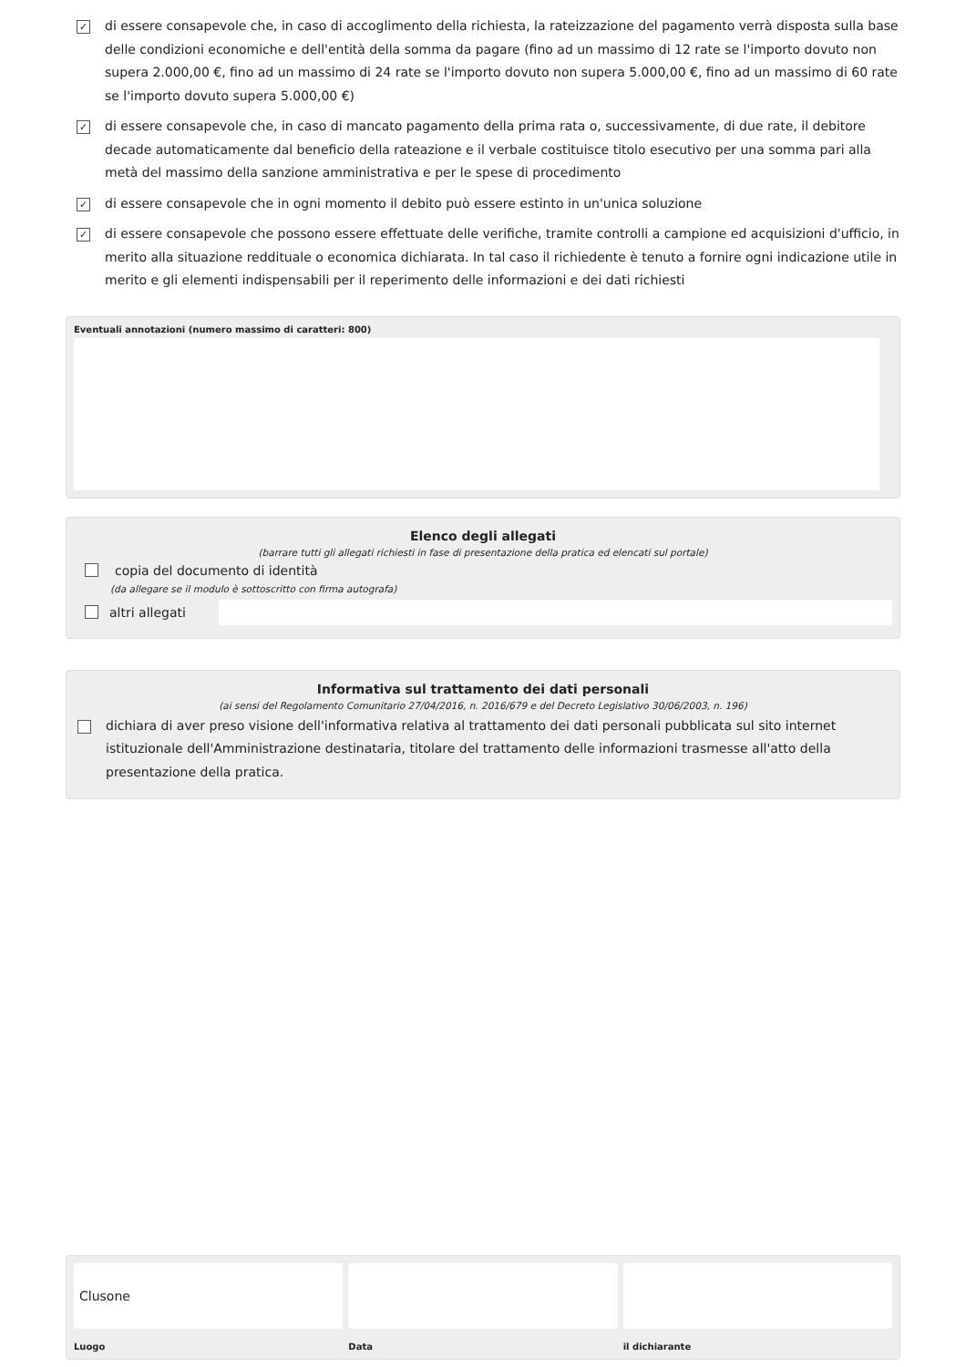✓ di essere consapevole che, in caso di accoglimento della richiesta, la rateizzazione del pagamento verrà disposta sulla base delle condizioni economiche e dell'entità della somma da pagare (fino ad un massimo di 12 rate se l'importo dovuto non supera 2.000,00 €, fino ad un massimo di 24 rate se l'importo dovuto non supera 5.000,00 €, fino ad un massimo di 60 rate se l'importo dovuto supera 5.000,00 €)
✓ di essere consapevole che, in caso di mancato pagamento della prima rata o, successivamente, di due rate, il debitore decade automaticamente dal beneficio della rateazione e il verbale costituisce titolo esecutivo per una somma pari alla metà del massimo della sanzione amministrativa e per le spese di procedimento
✓ di essere consapevole che in ogni momento il debito può essere estinto in un'unica soluzione
✓ di essere consapevole che possono essere effettuate delle verifiche, tramite controlli a campione ed acquisizioni d'ufficio, in merito alla situazione reddituale o economica dichiarata. In tal caso il richiedente è tenuto a fornire ogni indicazione utile in merito e gli elementi indispensabili per il reperimento delle informazioni e dei dati richiesti
Eventuali annotazioni (numero massimo di caratteri: 800)
Elenco degli allegati
(barrare tutti gli allegati richiesti in fase di presentazione della pratica ed elencati sul portale)
copia del documento di identità
(da allegare se il modulo è sottoscritto con firma autografa)
altri allegati
Informativa sul trattamento dei dati personali
(ai sensi del Regolamento Comunitario 27/04/2016, n. 2016/679 e del Decreto Legislativo 30/06/2003, n. 196)
dichiara di aver preso visione dell'informativa relativa al trattamento dei dati personali pubblicata sul sito internet istituzionale dell'Amministrazione destinataria, titolare del trattamento delle informazioni trasmesse all'atto della presentazione della pratica.
Clusone
Luogo
Data il dichiarante